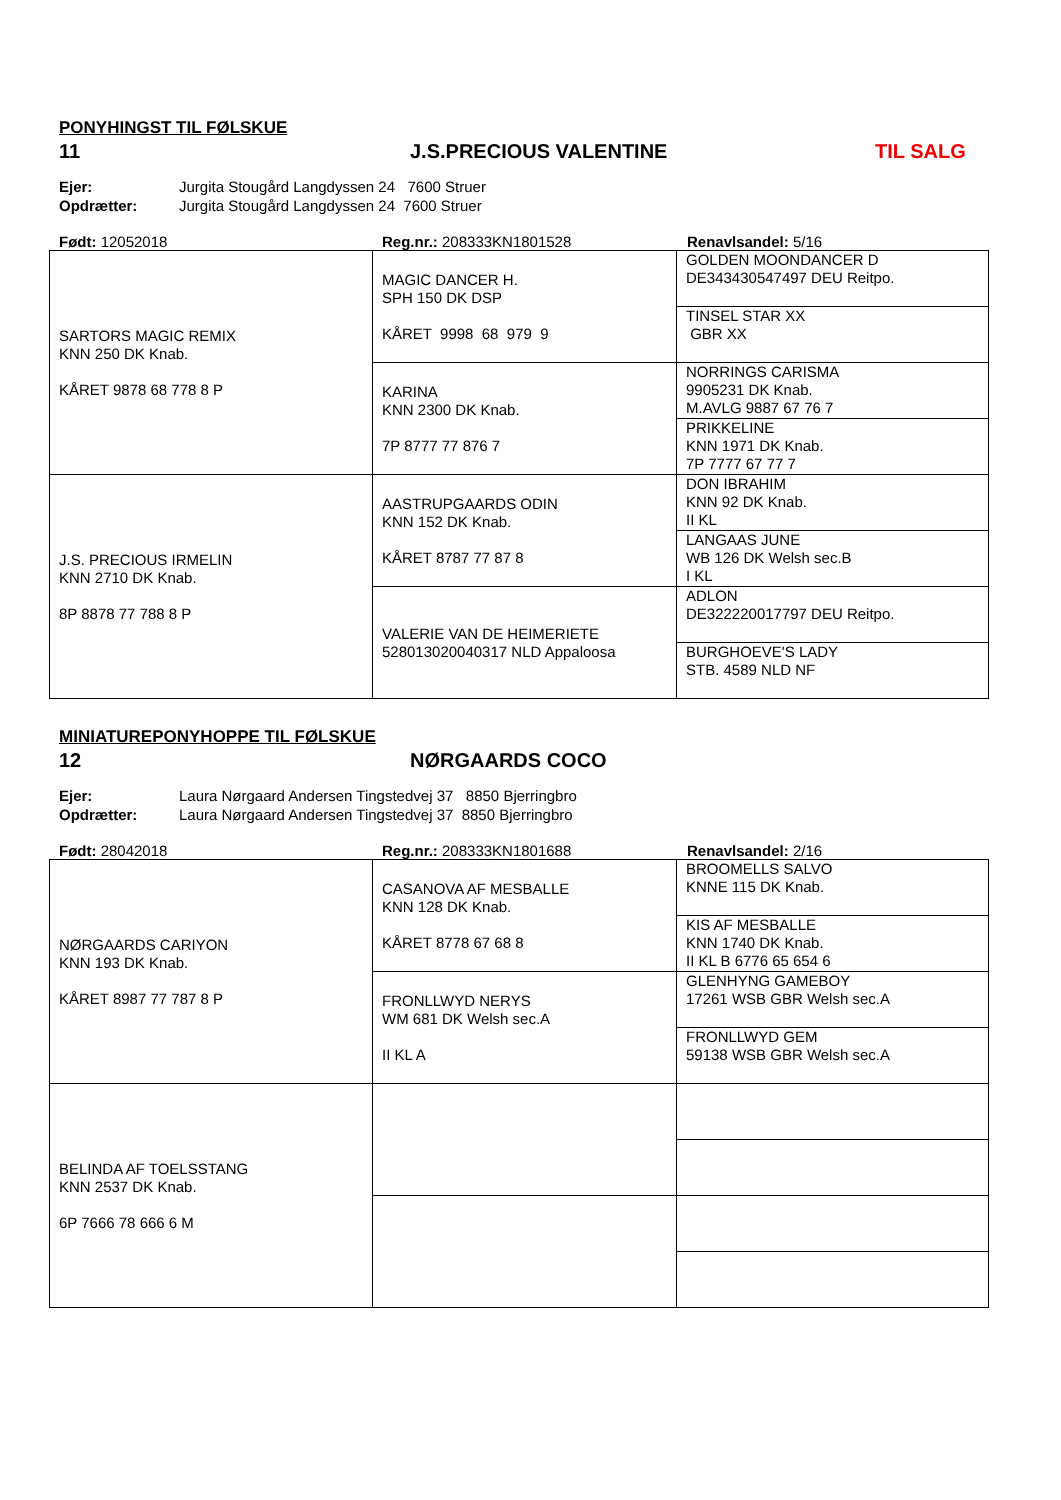PONYHINGST TIL FØLSKUE
11 J.S.PRECIOUS VALENTINE TIL SALG
Ejer: Jurgita Stougård Langdyssen 24 7600 Struer
Opdrætter: Jurgita Stougård Langdyssen 24 7600 Struer
Født: 12052018 Reg.nr.: 208333KN1801528 Renavlsandel: 5/16
| SARTORS MAGIC REMIX KNN 250 DK Knab. KÅRET 9878 68 778 8 P | MAGIC DANCER H. SPH 150 DK DSP KÅRET 9998 68 979 9 | GOLDEN MOONDANCER D DE343430547497 DEU Reitpo. |
| | | TINSEL STAR XX GBR XX |
| | KARINA KNN 2300 DK Knab. 7P 8777 77 876 7 | NORRINGS CARISMA 9905231 DK Knab. M.AVLG 9887 67 76 7 |
| | | PRIKKELINE KNN 1971 DK Knab. 7P 7777 67 77 7 |
| J.S. PRECIOUS IRMELIN KNN 2710 DK Knab. 8P 8878 77 788 8 P | AASTRUPGAARDS ODIN KNN 152 DK Knab. KÅRET 8787 77 87 8 | DON IBRAHIM KNN 92 DK Knab. II KL |
| | | LANGAAS JUNE WB 126 DK Welsh sec.B I KL |
| | VALERIE VAN DE HEIMERIETE 528013020040317 NLD Appaloosa | ADLON DE322220017797 DEU Reitpo. |
| | | BURGHOEVE'S LADY STB. 4589 NLD NF |
MINIATUREPONYHOPPE TIL FØLSKUE
12 NØRGAARDS COCO
Ejer: Laura Nørgaard Andersen Tingstedvej 37 8850 Bjerringbro
Opdrætter: Laura Nørgaard Andersen Tingstedvej 37 8850 Bjerringbro
Født: 28042018 Reg.nr.: 208333KN1801688 Renavlsandel: 2/16
| NØRGAARDS CARIYON KNN 193 DK Knab. KÅRET 8987 77 787 8 P | CASANOVA AF MESBALLE KNN 128 DK Knab. KÅRET 8778 67 68 8 | BROOMELLS SALVO KNNE 115 DK Knab. |
| | | KIS AF MESBALLE KNN 1740 DK Knab. II KL B 6776 65 654 6 |
| | FRONLLWYD NERYS WM 681 DK Welsh sec.A II KL A | GLENHYNG GAMEBOY 17261 WSB GBR Welsh sec.A |
| | | FRONLLWYD GEM 59138 WSB GBR Welsh sec.A |
| BELINDA AF TOELSSTANG KNN 2537 DK Knab. 6P 7666 78 666 6 M | | |